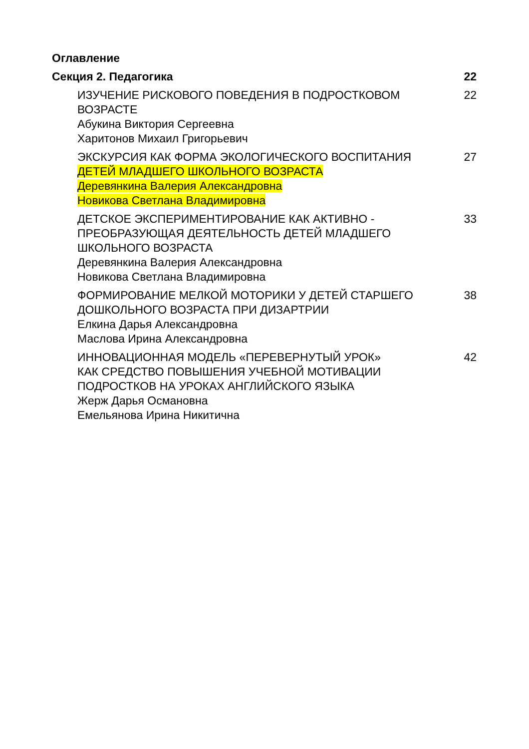Оглавление
Секция 2. Педагогика 22
ИЗУЧЕНИЕ РИСКОВОГО ПОВЕДЕНИЯ В ПОДРОСТКОВОМ ВОЗРАСТЕ
Абукина Виктория Сергеевна
Харитонов Михаил Григорьевич
22
ЭКСКУРСИЯ КАК ФОРМА ЭКОЛОГИЧЕСКОГО ВОСПИТАНИЯ ДЕТЕЙ МЛАДШЕГО ШКОЛЬНОГО ВОЗРАСТА
Деревянкина Валерия Александровна
Новикова Светлана Владимировна
27
ДЕТСКОЕ ЭКСПЕРИМЕНТИРОВАНИЕ КАК АКТИВНО - ПРЕОБРАЗУЮЩАЯ ДЕЯТЕЛЬНОСТЬ ДЕТЕЙ МЛАДШЕГО ШКОЛЬНОГО ВОЗРАСТА
Деревянкина Валерия Александровна
Новикова Светлана Владимировна
33
ФОРМИРОВАНИЕ МЕЛКОЙ МОТОРИКИ У ДЕТЕЙ СТАРШЕГО ДОШКОЛЬНОГО ВОЗРАСТА ПРИ ДИЗАРТРИИ
Елкина Дарья Александровна
Маслова Ирина Александровна
38
ИННОВАЦИОННАЯ МОДЕЛЬ «ПЕРЕВЕРНУТЫЙ УРОК»
КАК СРЕДСТВО ПОВЫШЕНИЯ УЧЕБНОЙ МОТИВАЦИИ ПОДРОСТКОВ НА УРОКАХ АНГЛИЙСКОГО ЯЗЫКА
Жерж Дарья Османовна
Емельянова Ирина Никитична
42